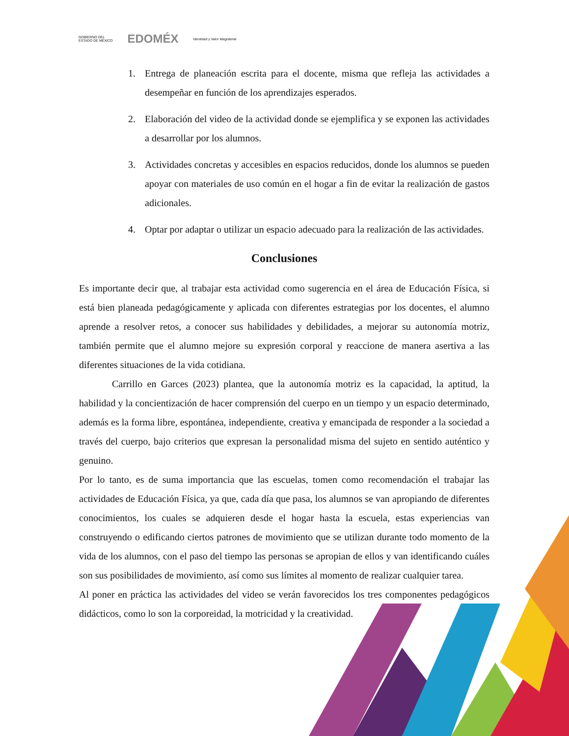GOBIERNO DEL
ESTADO DE MÉXICO EDOMÉX Identidad y Valor Magisterial
1. Entrega de planeación escrita para el docente, misma que refleja las actividades a desempeñar en función de los aprendizajes esperados.
2. Elaboración del video de la actividad donde se ejemplifica y se exponen las actividades a desarrollar por los alumnos.
3. Actividades concretas y accesibles en espacios reducidos, donde los alumnos se pueden apoyar con materiales de uso común en el hogar a fin de evitar la realización de gastos adicionales.
4. Optar por adaptar o utilizar un espacio adecuado para la realización de las actividades.
Conclusiones
Es importante decir que, al trabajar esta actividad como sugerencia en el área de Educación Física, si está bien planeada pedagógicamente y aplicada con diferentes estrategias por los docentes, el alumno aprende a resolver retos, a conocer sus habilidades y debilidades, a mejorar su autonomía motriz, también permite que el alumno mejore su expresión corporal y reaccione de manera asertiva a las diferentes situaciones de la vida cotidiana.
Carrillo en Garces (2023) plantea, que la autonomía motriz es la capacidad, la aptitud, la habilidad y la concientización de hacer comprensión del cuerpo en un tiempo y un espacio determinado, además es la forma libre, espontánea, independiente, creativa y emancipada de responder a la sociedad a través del cuerpo, bajo criterios que expresan la personalidad misma del sujeto en sentido auténtico y genuino.
Por lo tanto, es de suma importancia que las escuelas, tomen como recomendación el trabajar las actividades de Educación Física, ya que, cada día que pasa, los alumnos se van apropiando de diferentes conocimientos, los cuales se adquieren desde el hogar hasta la escuela, estas experiencias van construyendo o edificando ciertos patrones de movimiento que se utilizan durante todo momento de la vida de los alumnos, con el paso del tiempo las personas se apropian de ellos y van identificando cuáles son sus posibilidades de movimiento, así como sus límites al momento de realizar cualquier tarea.
Al poner en práctica las actividades del video se verán favorecidos los tres componentes pedagógicos didácticos, como lo son la corporeidad, la motricidad y la creatividad.